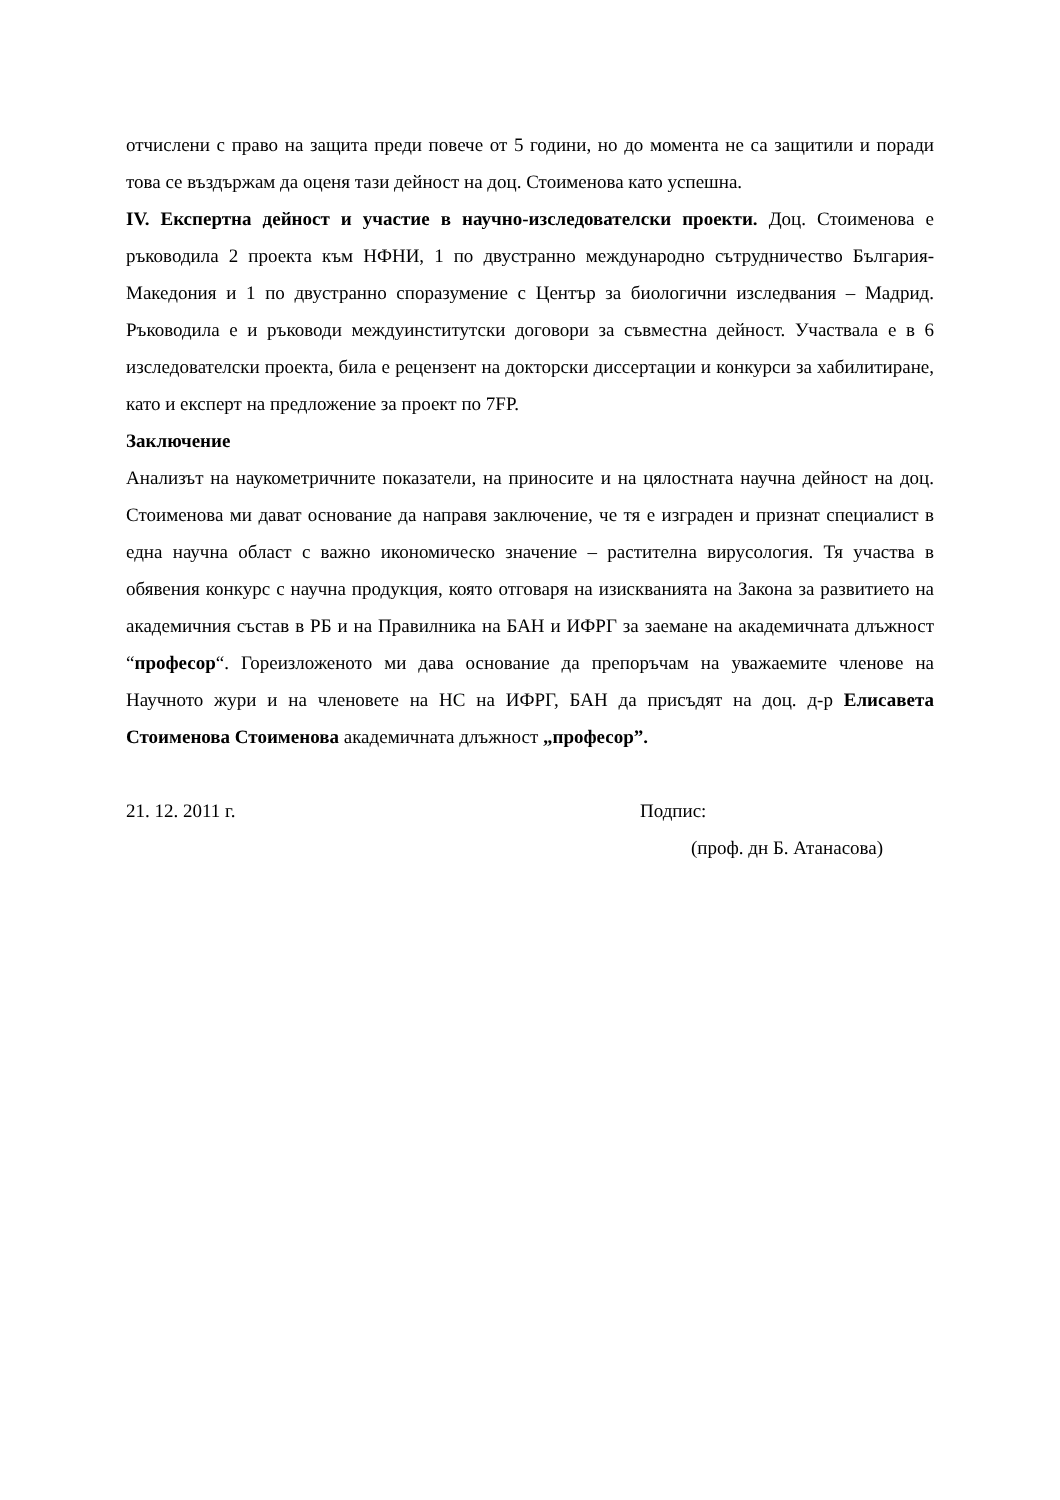отчислени с право на защита преди повече от 5 години, но до момента не са защитили и поради това се въздържам да оценя тази дейност на доц. Стоименова като успешна.
IV. Експертна дейност и участие в научно-изследователски проекти. Доц. Стоименова е ръководила 2 проекта към НФНИ, 1 по двустранно международно сътрудничество България-Македония и 1 по двустранно споразумение с Център за биологични изследвания – Мадрид. Ръководила е и ръководи междуинститутски договори за съвместна дейност. Участвала е в 6 изследователски проекта, била е рецензент на докторски диссертации и конкурси за хабилитиране, като и експерт на предложение за проект по 7FP.
Заключение
Анализът на наукометричните показатели, на приносите и на цялостната научна дейност на доц. Стоименова ми дават основание да направя заключение, че тя е изграден и признат специалист в една научна област с важно икономическо значение – растителна вирусология. Тя участва в обявения конкурс с научна продукция, която отговаря на изискванията на Закона за развитието на академичния състав в РБ и на Правилника на БАН и ИФРГ за заемане на академичната длъжност “професор“. Гореизложеното ми дава основание да препоръчам на уважаемите членове на Научното жури и на членовете на НС на ИФРГ, БАН да присъдят на доц. д-р Елисавета Стоименова Стоименова академичната длъжност „професор”.
21. 12. 2011 г. Подпис:
(проф. дн Б. Атанасова)